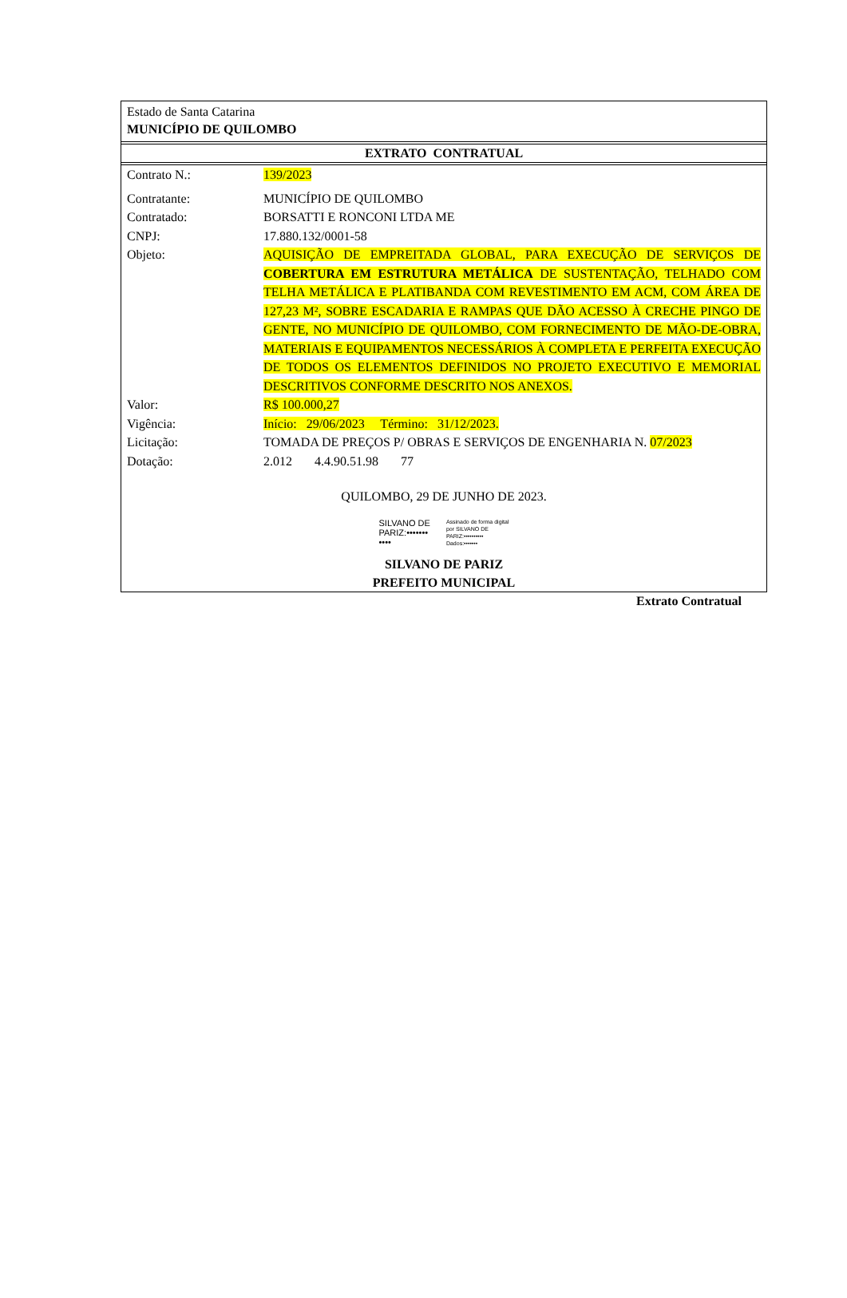Estado de Santa Catarina
MUNICÍPIO DE QUILOMBO
EXTRATO CONTRATUAL
| Contrato N.: | 139/2023 |
| Contratante: | MUNICÍPIO DE QUILOMBO |
| Contratado: | BORSATTI E RONCONI LTDA ME |
| CNPJ: | 17.880.132/0001-58 |
| Objeto: | AQUISIÇÃO DE EMPREITADA GLOBAL, PARA EXECUÇÃO DE SERVIÇOS DE COBERTURA EM ESTRUTURA METÁLICA DE SUSTENTAÇÃO, TELHADO COM TELHA METÁLICA E PLATIBANDA COM REVESTIMENTO EM ACM, COM ÁREA DE 127,23 M², SOBRE ESCADARIA E RAMPAS QUE DÃO ACESSO À CRECHE PINGO DE GENTE, NO MUNICÍPIO DE QUILOMBO, COM FORNECIMENTO DE MÃO-DE-OBRA, MATERIAIS E EQUIPAMENTOS NECESSÁRIOS À COMPLETA E PERFEITA EXECUÇÃO DE TODOS OS ELEMENTOS DEFINIDOS NO PROJETO EXECUTIVO E MEMORIAL DESCRITIVOS CONFORME DESCRITO NOS ANEXOS. |
| Valor: | R$ 100.000,27 |
| Vigência: | Início: 29/06/2023 Término: 31/12/2023. |
| Licitação: | TOMADA DE PREÇOS P/ OBRAS E SERVIÇOS DE ENGENHARIA N. 07/2023 |
| Dotação: | 2.012 4.4.90.51.98 77 |
QUILOMBO, 29 DE JUNHO DE 2023.
SILVANO DE
PARIZ:•••••••
••••
Assinado de forma digital
por SILVANO DE
PARIZ:••••••••••
Dados:•••••••
SILVANO DE PARIZ
PREFEITO MUNICIPAL
Extrato Contratual